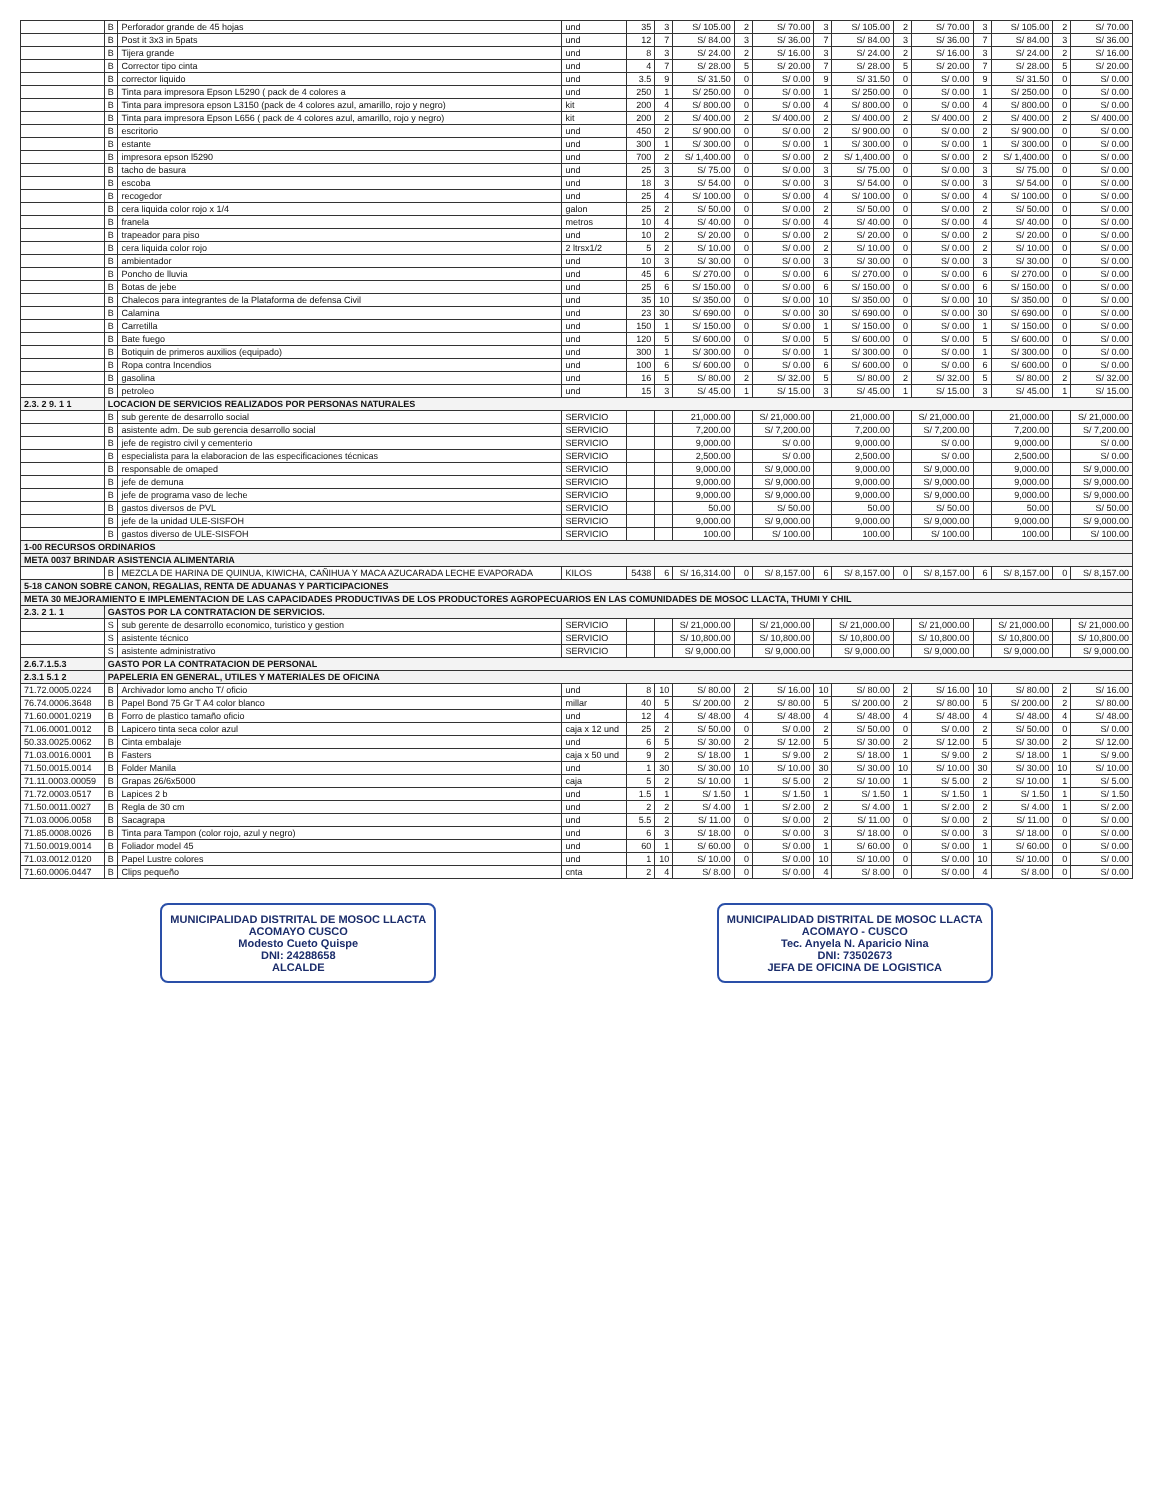| | B | Perforador grande de 45 hojas | und | 35 | 3 | S/ 105.00 | 2 | S/ 70.00 | 3 | S/ 105.00 | 2 | S/ 70.00 | 3 | S/ 105.00 | 2 | S/ 70.00 |
| | B | Post it 3x3 in 5pats | und | 12 | 7 | S/ 84.00 | 3 | S/ 36.00 | 7 | S/ 84.00 | 3 | S/ 36.00 | 7 | S/ 84.00 | 3 | S/ 36.00 |
| | B | Tijera grande | und | 8 | 3 | S/ 24.00 | 2 | S/ 16.00 | 3 | S/ 24.00 | 2 | S/ 16.00 | 3 | S/ 24.00 | 2 | S/ 16.00 |
| | B | Corrector tipo cinta | und | 4 | 7 | S/ 28.00 | 5 | S/ 20.00 | 7 | S/ 28.00 | 5 | S/ 20.00 | 7 | S/ 28.00 | 5 | S/ 20.00 |
| | B | corrector liquido | und | 3.5 | 9 | S/ 31.50 | 0 | S/ 0.00 | 9 | S/ 31.50 | 0 | S/ 0.00 | 9 | S/ 31.50 | 0 | S/ 0.00 |
| | B | Tinta para impresora Epson L5290 ( pack de 4 colores a | und | 250 | 1 | S/ 250.00 | 0 | S/ 0.00 | 1 | S/ 250.00 | 0 | S/ 0.00 | 1 | S/ 250.00 | 0 | S/ 0.00 |
| | B | Tinta para impresora epson L3150 (pack de 4 colores azul, amarillo, rojo y negro) | kit | 200 | 4 | S/ 800.00 | 0 | S/ 0.00 | 4 | S/ 800.00 | 0 | S/ 0.00 | 4 | S/ 800.00 | 0 | S/ 0.00 |
| | B | Tinta para impresora Epson L656 ( pack de 4 colores azul, amarillo, rojo y negro) | kit | 200 | 2 | S/ 400.00 | 2 | S/ 400.00 | 2 | S/ 400.00 | 2 | S/ 400.00 | 2 | S/ 400.00 | 2 | S/ 400.00 |
| | B | escritorio | und | 450 | 2 | S/ 900.00 | 0 | S/ 0.00 | 2 | S/ 900.00 | 0 | S/ 0.00 | 2 | S/ 900.00 | 0 | S/ 0.00 |
| | B | estante | und | 300 | 1 | S/ 300.00 | 0 | S/ 0.00 | 1 | S/ 300.00 | 0 | S/ 0.00 | 1 | S/ 300.00 | 0 | S/ 0.00 |
| | B | impresora epson l5290 | und | 700 | 2 | S/ 1,400.00 | 0 | S/ 0.00 | 2 | S/ 1,400.00 | 0 | S/ 0.00 | 2 | S/ 1,400.00 | 0 | S/ 0.00 |
| | B | tacho de basura | und | 25 | 3 | S/ 75.00 | 0 | S/ 0.00 | 3 | S/ 75.00 | 0 | S/ 0.00 | 3 | S/ 75.00 | 0 | S/ 0.00 |
| | B | escoba | und | 18 | 3 | S/ 54.00 | 0 | S/ 0.00 | 3 | S/ 54.00 | 0 | S/ 0.00 | 3 | S/ 54.00 | 0 | S/ 0.00 |
| | B | recogedor | und | 25 | 4 | S/ 100.00 | 0 | S/ 0.00 | 4 | S/ 100.00 | 0 | S/ 0.00 | 4 | S/ 100.00 | 0 | S/ 0.00 |
| | B | cera liquida color rojo x 1/4 | galon | 25 | 2 | S/ 50.00 | 0 | S/ 0.00 | 2 | S/ 50.00 | 0 | S/ 0.00 | 2 | S/ 50.00 | 0 | S/ 0.00 |
| | B | franela | metros | 10 | 4 | S/ 40.00 | 0 | S/ 0.00 | 4 | S/ 40.00 | 0 | S/ 0.00 | 4 | S/ 40.00 | 0 | S/ 0.00 |
| | B | trapeador para piso | und | 10 | 2 | S/ 20.00 | 0 | S/ 0.00 | 2 | S/ 20.00 | 0 | S/ 0.00 | 2 | S/ 20.00 | 0 | S/ 0.00 |
| | B | cera liquida color rojo | 2 ltrsx1/2 | 5 | 2 | S/ 10.00 | 0 | S/ 0.00 | 2 | S/ 10.00 | 0 | S/ 0.00 | 2 | S/ 10.00 | 0 | S/ 0.00 |
| | B | ambientador | und | 10 | 3 | S/ 30.00 | 0 | S/ 0.00 | 3 | S/ 30.00 | 0 | S/ 0.00 | 3 | S/ 30.00 | 0 | S/ 0.00 |
| | B | Poncho de lluvia | und | 45 | 6 | S/ 270.00 | 0 | S/ 0.00 | 6 | S/ 270.00 | 0 | S/ 0.00 | 6 | S/ 270.00 | 0 | S/ 0.00 |
| | B | Botas de jebe | und | 25 | 6 | S/ 150.00 | 0 | S/ 0.00 | 6 | S/ 150.00 | 0 | S/ 0.00 | 6 | S/ 150.00 | 0 | S/ 0.00 |
| | B | Chalecos para integrantes de la Plataforma de defensa Civil | und | 35 | 10 | S/ 350.00 | 0 | S/ 0.00 | 10 | S/ 350.00 | 0 | S/ 0.00 | 10 | S/ 350.00 | 0 | S/ 0.00 |
| | B | Calamina | und | 23 | 30 | S/ 690.00 | 0 | S/ 0.00 | 30 | S/ 690.00 | 0 | S/ 0.00 | 30 | S/ 690.00 | 0 | S/ 0.00 |
| | B | Carretilla | und | 150 | 1 | S/ 150.00 | 0 | S/ 0.00 | 1 | S/ 150.00 | 0 | S/ 0.00 | 1 | S/ 150.00 | 0 | S/ 0.00 |
| | B | Bate fuego | und | 120 | 5 | S/ 600.00 | 0 | S/ 0.00 | 5 | S/ 600.00 | 0 | S/ 0.00 | 5 | S/ 600.00 | 0 | S/ 0.00 |
| | B | Botiquin de primeros auxilios (equipado) | und | 300 | 1 | S/ 300.00 | 0 | S/ 0.00 | 1 | S/ 300.00 | 0 | S/ 0.00 | 1 | S/ 300.00 | 0 | S/ 0.00 |
| | B | Ropa contra Incendios | und | 100 | 6 | S/ 600.00 | 0 | S/ 0.00 | 6 | S/ 600.00 | 0 | S/ 0.00 | 6 | S/ 600.00 | 0 | S/ 0.00 |
| | B | gasolina | und | 16 | 5 | S/ 80.00 | 2 | S/ 32.00 | 5 | S/ 80.00 | 2 | S/ 32.00 | 5 | S/ 80.00 | 2 | S/ 32.00 |
| | B | petroleo | und | 15 | 3 | S/ 45.00 | 1 | S/ 15.00 | 3 | S/ 45.00 | 1 | S/ 15.00 | 3 | S/ 45.00 | 1 | S/ 15.00 |
| 2.3. 2 9. 1 1 | LOCACION DE SERVICIOS REALIZADOS POR PERSONAS NATURALES | | | | | | | | | | | | | | | |
| | B | sub gerente de desarrollo social | SERVICIO | | | 21,000.00 | | S/ 21,000.00 | | 21,000.00 | | S/ 21,000.00 | | 21,000.00 | | S/ 21,000.00 |
| | B | asistente adm. De sub gerencia desarrollo social | SERVICIO | | | 7,200.00 | | S/ 7,200.00 | | 7,200.00 | | S/ 7,200.00 | | 7,200.00 | | S/ 7,200.00 |
| | B | jefe de registro civil y cementerio | SERVICIO | | | 9,000.00 | | S/ 0.00 | | 9,000.00 | | S/ 0.00 | | 9,000.00 | | S/ 0.00 |
| | B | especialista para la elaboracion de las especificaciones técnicas | SERVICIO | | | 2,500.00 | | S/ 0.00 | | 2,500.00 | | S/ 0.00 | | 2,500.00 | | S/ 0.00 |
| | B | responsable de omaped | SERVICIO | | | 9,000.00 | | S/ 9,000.00 | | 9,000.00 | | S/ 9,000.00 | | 9,000.00 | | S/ 9,000.00 |
| | B | jefe de demuna | SERVICIO | | | 9,000.00 | | S/ 9,000.00 | | 9,000.00 | | S/ 9,000.00 | | 9,000.00 | | S/ 9,000.00 |
| | B | jefe de programa vaso de leche | SERVICIO | | | 9,000.00 | | S/ 9,000.00 | | 9,000.00 | | S/ 9,000.00 | | 9,000.00 | | S/ 9,000.00 |
| | B | gastos diversos de PVL | SERVICIO | | | 50.00 | | S/ 50.00 | | 50.00 | | S/ 50.00 | | 50.00 | | S/ 50.00 |
| | B | jefe de la unidad ULE-SISFOH | SERVICIO | | | 9,000.00 | | S/ 9,000.00 | | 9,000.00 | | S/ 9,000.00 | | 9,000.00 | | S/ 9,000.00 |
| | B | gastos diverso de ULE-SISFOH | SERVICIO | | | 100.00 | | S/ 100.00 | | 100.00 | | S/ 100.00 | | 100.00 | | S/ 100.00 |
| 1-00 RECURSOS ORDINARIOS | | | | | | | | | | | | | | | | |
| META 0037 BRINDAR ASISTENCIA ALIMENTARIA | | | | | | | | | | | | | | | | |
| | B | MEZCLA DE HARINA DE QUINUA, KIWICHA, CAÑIHUA Y MACA AZUCARADA LECHE EVAPORADA | KILOS | 5438 | 6 | S/ 16,314.00 | 0 | S/ 8,157.00 | 6 | S/ 8,157.00 | 0 | S/ 8,157.00 | 6 | S/ 8,157.00 | 0 | S/ 8,157.00 |
| 5-18 CANON SOBRE CANON, REGALIAS, RENTA DE ADUANAS Y PARTICIPACIONES | | | | | | | | | | | | | | | | |
| META 30 MEJORAMIENTO E IMPLEMENTACION DE LAS CAPACIDADES PRODUCTIVAS DE LOS PRODUCTORES AGROPECUARIOS EN LAS COMUNIDADES DE MOSOC LLACTA, THUMI Y CHIL | | | | | | | | | | | | | | | | |
| 2.3. 2 1. 1 | GASTOS POR LA CONTRATACION DE SERVICIOS. | | | | | | | | | | | | | | | |
| | S | sub gerente de desarrollo economico, turistico y gestion | SERVICIO | | | S/ 21,000.00 | | S/ 21,000.00 | | S/ 21,000.00 | | S/ 21,000.00 | | S/ 21,000.00 | | S/ 21,000.00 |
| | S | asistente técnico | SERVICIO | | | S/ 10,800.00 | | S/ 10,800.00 | | S/ 10,800.00 | | S/ 10,800.00 | | S/ 10,800.00 | | S/ 10,800.00 |
| | S | asistente administrativo | SERVICIO | | | S/ 9,000.00 | | S/ 9,000.00 | | S/ 9,000.00 | | S/ 9,000.00 | | S/ 9,000.00 | | S/ 9,000.00 |
| 2.6.7.1.5.3 | GASTO POR LA CONTRATACION DE PERSONAL | | | | | | | | | | | | | | | |
| 2.3.1 5.1 2 | PAPELERIA EN GENERAL, UTILES Y MATERIALES DE OFICINA | | | | | | | | | | | | | | | |
| 71.72.0005.0224 | B | Archivador lomo ancho T/ oficio | und | 8 | 10 | S/ 80.00 | 2 | S/ 16.00 | 10 | S/ 80.00 | 2 | S/ 16.00 | 10 | S/ 80.00 | 2 | S/ 16.00 |
| 76.74.0006.3648 | B | Papel Bond 75 Gr T A4 color blanco | millar | 40 | 5 | S/ 200.00 | 2 | S/ 80.00 | 5 | S/ 200.00 | 2 | S/ 80.00 | 5 | S/ 200.00 | 2 | S/ 80.00 |
| 71.60.0001.0219 | B | Forro de plastico tamaño oficio | und | 12 | 4 | S/ 48.00 | 4 | S/ 48.00 | 4 | S/ 48.00 | 4 | S/ 48.00 | 4 | S/ 48.00 | 4 | S/ 48.00 |
| 71.06.0001.0012 | B | Lapicero tinta seca color azul | caja x 12 und | 25 | 2 | S/ 50.00 | 0 | S/ 0.00 | 2 | S/ 50.00 | 0 | S/ 0.00 | 2 | S/ 50.00 | 0 | S/ 0.00 |
| 50.33.0025.0062 | B | Cinta embalaje | und | 6 | 5 | S/ 30.00 | 2 | S/ 12.00 | 5 | S/ 30.00 | 2 | S/ 12.00 | 5 | S/ 30.00 | 2 | S/ 12.00 |
| 71.03.0016.0001 | B | Fasters | caja x 50 und | 9 | 2 | S/ 18.00 | 1 | S/ 9.00 | 2 | S/ 18.00 | 1 | S/ 9.00 | 2 | S/ 18.00 | 1 | S/ 9.00 |
| 71.50.0015.0014 | B | Folder Manila | und | 1 | 30 | S/ 30.00 | 10 | S/ 10.00 | 30 | S/ 30.00 | 10 | S/ 10.00 | 30 | S/ 30.00 | 10 | S/ 10.00 |
| 71.11.0003.00059 | B | Grapas 26/6x5000 | caja | 5 | 2 | S/ 10.00 | 1 | S/ 5.00 | 2 | S/ 10.00 | 1 | S/ 5.00 | 2 | S/ 10.00 | 1 | S/ 5.00 |
| 71.72.0003.0517 | B | Lapices 2 b | und | 1.5 | 1 | S/ 1.50 | 1 | S/ 1.50 | 1 | S/ 1.50 | 1 | S/ 1.50 | 1 | S/ 1.50 | 1 | S/ 1.50 |
| 71.50.0011.0027 | B | Regla de 30 cm | und | 2 | 2 | S/ 4.00 | 1 | S/ 2.00 | 2 | S/ 4.00 | 1 | S/ 2.00 | 2 | S/ 4.00 | 1 | S/ 2.00 |
| 71.03.0006.0058 | B | Sacagrapa | und | 5.5 | 2 | S/ 11.00 | 0 | S/ 0.00 | 2 | S/ 11.00 | 0 | S/ 0.00 | 2 | S/ 11.00 | 0 | S/ 0.00 |
| 71.85.0008.0026 | B | Tinta para Tampon (color rojo, azul y negro) | und | 6 | 3 | S/ 18.00 | 0 | S/ 0.00 | 3 | S/ 18.00 | 0 | S/ 0.00 | 3 | S/ 18.00 | 0 | S/ 0.00 |
| 71.50.0019.0014 | B | Foliador model 45 | und | 60 | 1 | S/ 60.00 | 0 | S/ 0.00 | 1 | S/ 60.00 | 0 | S/ 0.00 | 1 | S/ 60.00 | 0 | S/ 0.00 |
| 71.03.0012.0120 | B | Papel Lustre colores | und | 1 | 10 | S/ 10.00 | 0 | S/ 0.00 | 10 | S/ 10.00 | 0 | S/ 0.00 | 10 | S/ 10.00 | 0 | S/ 0.00 |
| 71.60.0006.0447 | B | Clips pequeño | cnta | 2 | 4 | S/ 8.00 | 0 | S/ 0.00 | 4 | S/ 8.00 | 0 | S/ 0.00 | 4 | S/ 8.00 | 0 | S/ 0.00 |
MUNICIPALIDAD DISTRITAL DE MOSOC LLACTA
ACOMAYO CUSCO
Modesto Cueto Quispe
DNI: 24288658
ALCALDE
MUNICIPALIDAD DISTRITAL DE MOSOC LLACTA
ACOMAYO - CUSCO
Tec. Anyela N. Aparicio Nina
DNI: 73502673
JEFA DE OFICINA DE LOGISTICA